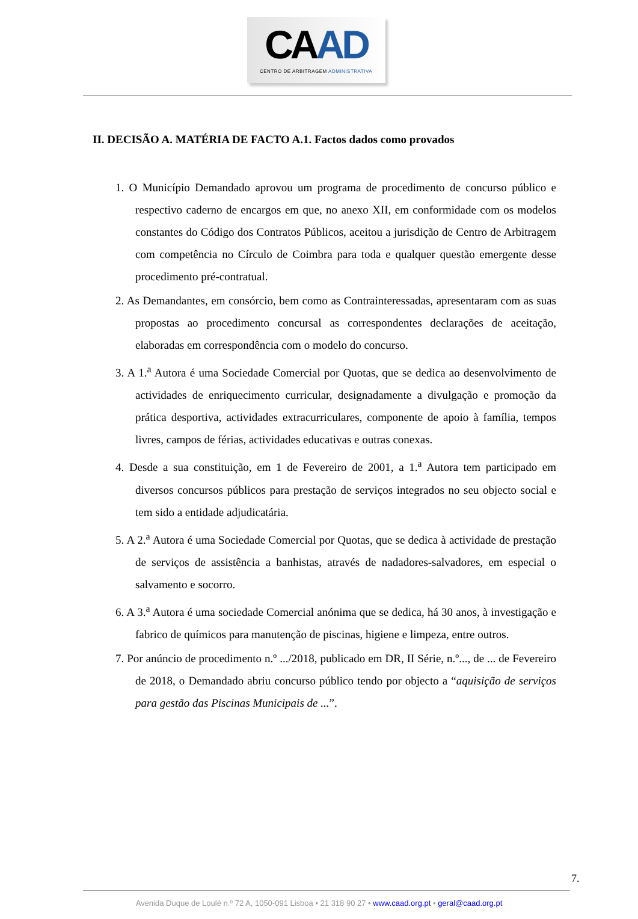CAAD
CENTRO DE ARBITRAGEM ADMINISTRATIVA
II. DECISÃO A. MATÉRIA DE FACTO A.1. Factos dados como provados
1. O Município Demandado aprovou um programa de procedimento de concurso público e respectivo caderno de encargos em que, no anexo XII, em conformidade com os modelos constantes do Código dos Contratos Públicos, aceitou a jurisdição de Centro de Arbitragem com competência no Círculo de Coimbra para toda e qualquer questão emergente desse procedimento pré-contratual.
2. As Demandantes, em consórcio, bem como as Contrainteressadas, apresentaram com as suas propostas ao procedimento concursal as correspondentes declarações de aceitação, elaboradas em correspondência com o modelo do concurso.
3. A 1.<sup>a</sup> Autora é uma Sociedade Comercial por Quotas, que se dedica ao desenvolvimento de actividades de enriquecimento curricular, designadamente a divulgação e promoção da prática desportiva, actividades extracurriculares, componente de apoio à família, tempos livres, campos de férias, actividades educativas e outras conexas.
4. Desde a sua constituição, em 1 de Fevereiro de 2001, a 1.<sup>a</sup> Autora tem participado em diversos concursos públicos para prestação de serviços integrados no seu objecto social e tem sido a entidade adjudicatária.
5. A 2.<sup>a</sup> Autora é uma Sociedade Comercial por Quotas, que se dedica à actividade de prestação de serviços de assistência a banhistas, através de nadadores-salvadores, em especial o salvamento e socorro.
6. A 3.<sup>a</sup> Autora é uma sociedade Comercial anónima que se dedica, há 30 anos, à investigação e fabrico de químicos para manutenção de piscinas, higiene e limpeza, entre outros.
7. Por anúncio de procedimento n.º .../2018, publicado em DR, II Série, n.º..., de ... de Fevereiro de 2018, o Demandado abriu concurso público tendo por objecto a “aquisição de serviços para gestão das Piscinas Municipais de ...”.
7.
Avenida Duque de Loulé n.º 72 A, 1050-091 Lisboa • 21 318 90 27 • www.caad.org.pt • geral@caad.org.pt